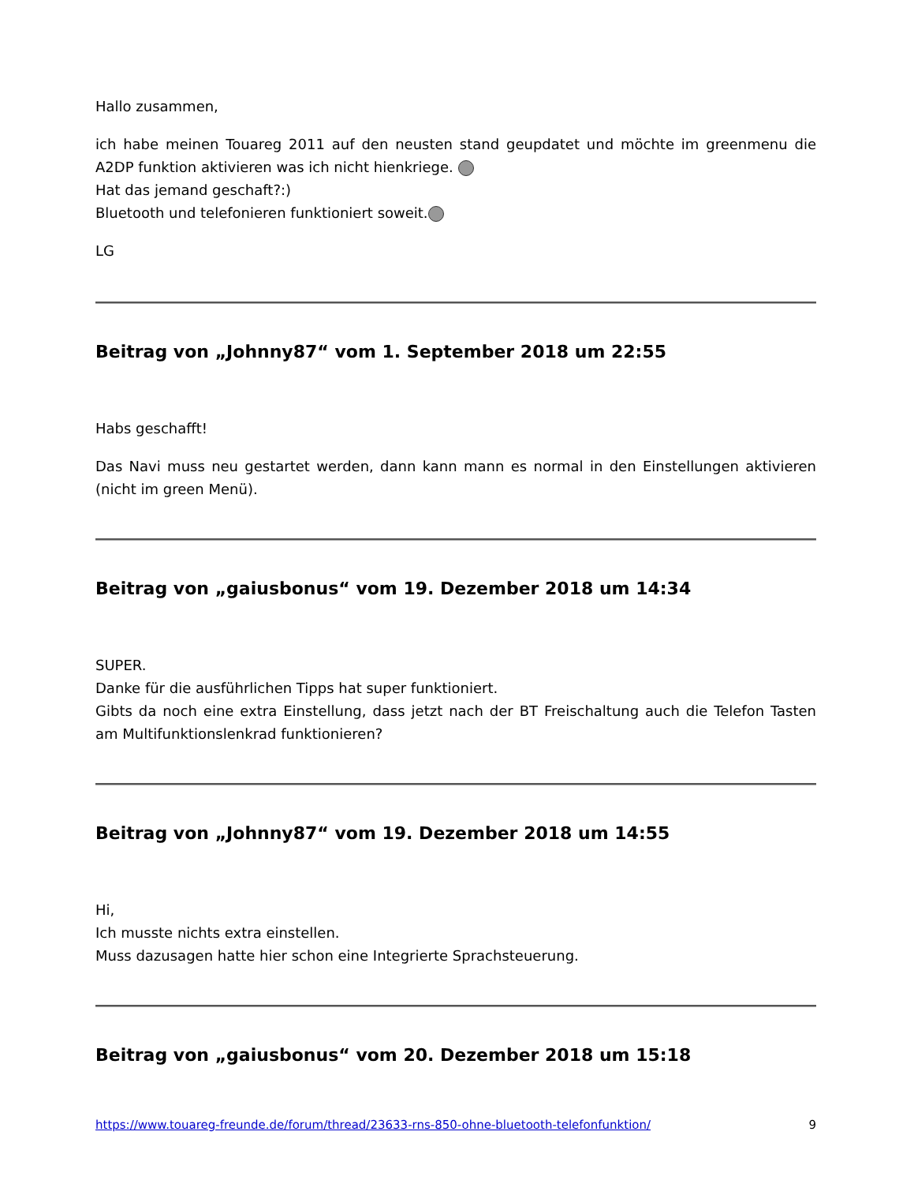Hallo zusammen,
ich habe meinen Touareg 2011 auf den neusten stand geupdatet und möchte im greenmenu die A2DP funktion aktivieren was ich nicht hienkriege.
Hat das jemand geschaft?:)
Bluetooth und telefonieren funktioniert soweit.
LG
Beitrag von „Johnny87“ vom 1. September 2018 um 22:55
Habs geschafft!
Das Navi muss neu gestartet werden, dann kann mann es normal in den Einstellungen aktivieren (nicht im green Menü).
Beitrag von „gaiusbonus“ vom 19. Dezember 2018 um 14:34
SUPER.
Danke für die ausführlichen Tipps hat super funktioniert.
Gibts da noch eine extra Einstellung, dass jetzt nach der BT Freischaltung auch die Telefon Tasten am Multifunktionslenkrad funktionieren?
Beitrag von „Johnny87“ vom 19. Dezember 2018 um 14:55
Hi,
Ich musste nichts extra einstellen.
Muss dazusagen hatte hier schon eine Integrierte Sprachsteuerung.
Beitrag von „gaiusbonus“ vom 20. Dezember 2018 um 15:18
https://www.touareg-freunde.de/forum/thread/23633-rns-850-ohne-bluetooth-telefonfunktion/ 9